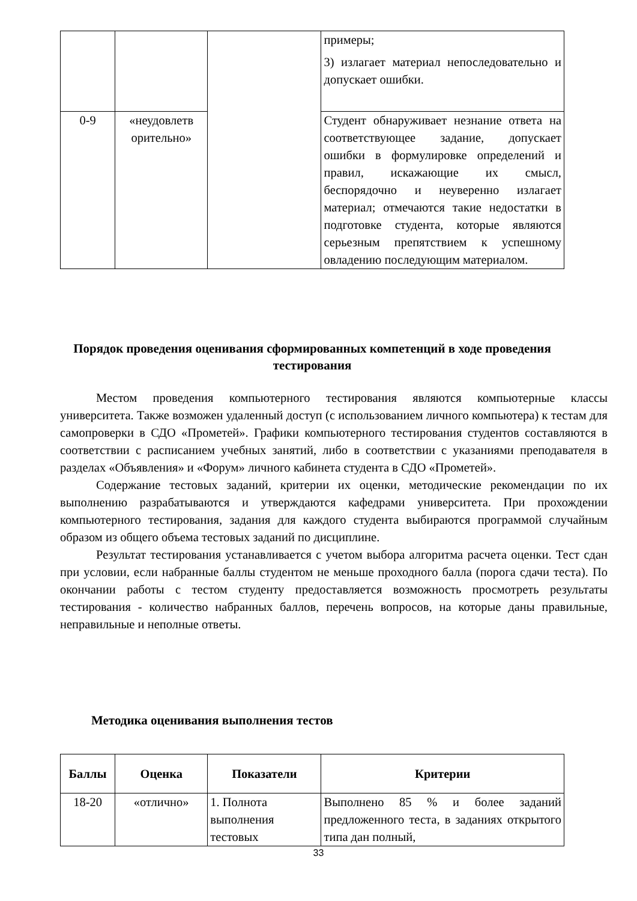| | | | примеры; 3) излагает материал непоследовательно и допускает ошибки. |
| 0-9 | «неудовлетв орительно» | | Студент обнаруживает незнание ответа на соответствующее задание, допускает ошибки в формулировке определений и правил, искажающие их смысл, беспорядочно и неуверенно излагает материал; отмечаются такие недостатки в подготовке студента, которые являются серьезным препятствием к успешному овладению последующим материалом. |
Порядок проведения оценивания сформированных компетенций в ходе проведения тестирования
Местом проведения компьютерного тестирования являются компьютерные классы университета. Также возможен удаленный доступ (с использованием личного компьютера) к тестам для самопроверки в СДО «Прометей». Графики компьютерного тестирования студентов составляются в соответствии с расписанием учебных занятий, либо в соответствии с указаниями преподавателя в разделах «Объявления» и «Форум» личного кабинета студента в СДО «Прометей».
Содержание тестовых заданий, критерии их оценки, методические рекомендации по их выполнению разрабатываются и утверждаются кафедрами университета. При прохождении компьютерного тестирования, задания для каждого студента выбираются программой случайным образом из общего объема тестовых заданий по дисциплине.
Результат тестирования устанавливается с учетом выбора алгоритма расчета оценки. Тест сдан при условии, если набранные баллы студентом не меньше проходного балла (порога сдачи теста). По окончании работы с тестом студенту предоставляется возможность просмотреть результаты тестирования - количество набранных баллов, перечень вопросов, на которые даны правильные, неправильные и неполные ответы.
Методика оценивания выполнения тестов
| Баллы | Оценка | Показатели | Критерии |
| --- | --- | --- | --- |
| 18-20 | «отлично» | 1. Полнота выполнения тестовых | Выполнено 85 % и более заданий предложенного теста, в заданиях открытого типа дан полный, |
33